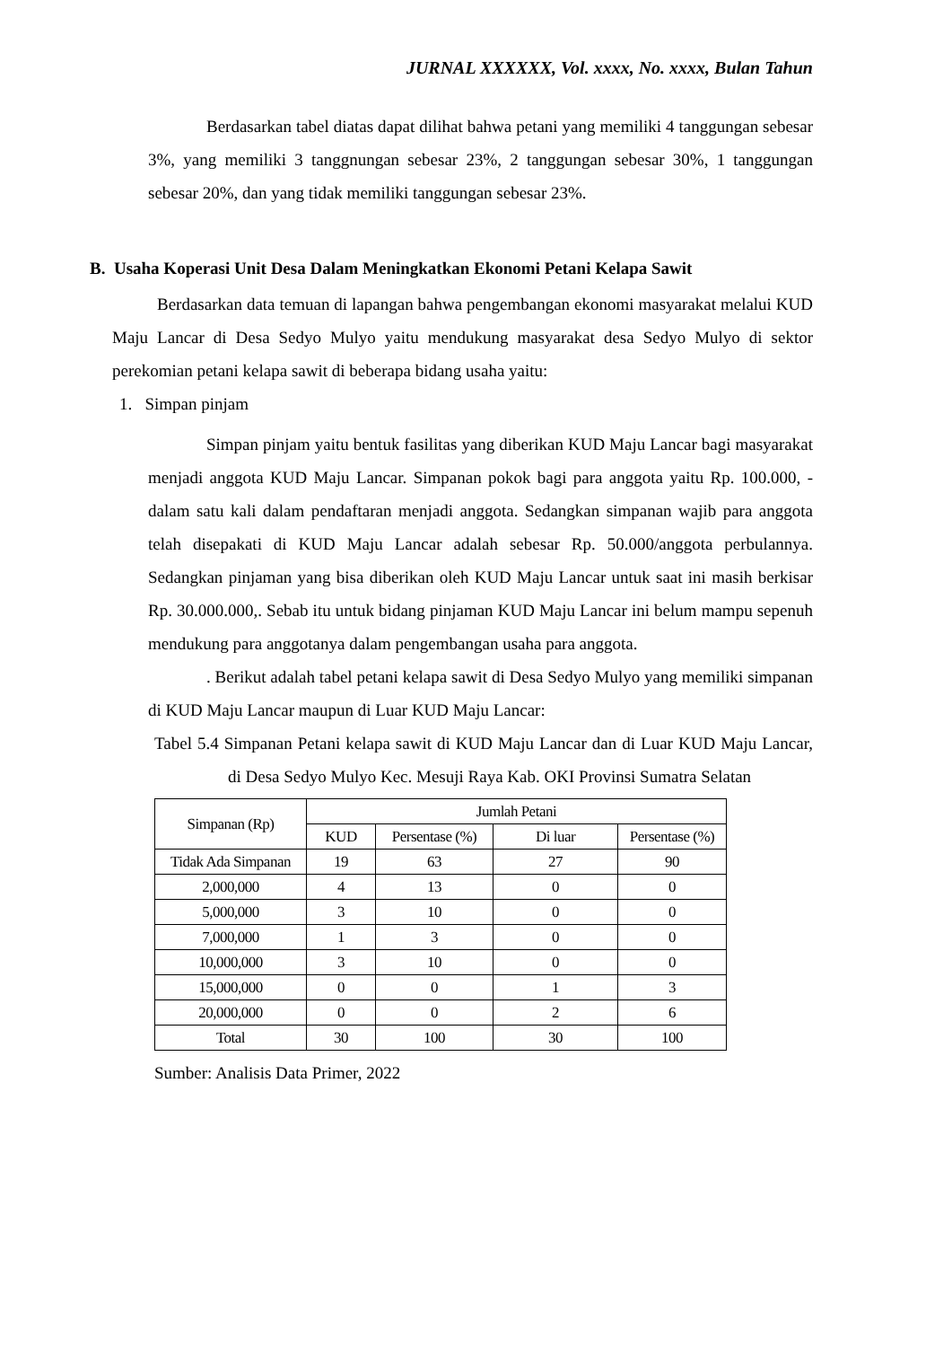JURNAL XXXXXX, Vol. xxxx, No. xxxx, Bulan Tahun
Berdasarkan tabel diatas dapat dilihat bahwa petani yang memiliki 4 tanggungan sebesar 3%, yang memiliki 3 tanggnungan sebesar 23%, 2 tanggungan sebesar 30%, 1 tanggungan sebesar 20%, dan yang tidak memiliki tanggungan sebesar 23%.
B. Usaha Koperasi Unit Desa Dalam Meningkatkan Ekonomi Petani Kelapa Sawit
Berdasarkan data temuan di lapangan bahwa pengembangan ekonomi masyarakat melalui KUD Maju Lancar di Desa Sedyo Mulyo yaitu mendukung masyarakat desa Sedyo Mulyo di sektor perekomian petani kelapa sawit di beberapa bidang usaha yaitu:
1. Simpan pinjam
Simpan pinjam yaitu bentuk fasilitas yang diberikan KUD Maju Lancar bagi masyarakat menjadi anggota KUD Maju Lancar. Simpanan pokok bagi para anggota yaitu Rp. 100.000, - dalam satu kali dalam pendaftaran menjadi anggota. Sedangkan simpanan wajib para anggota telah disepakati di KUD Maju Lancar adalah sebesar Rp. 50.000/anggota perbulannya. Sedangkan pinjaman yang bisa diberikan oleh KUD Maju Lancar untuk saat ini masih berkisar Rp. 30.000.000,. Sebab itu untuk bidang pinjaman KUD Maju Lancar ini belum mampu sepenuh mendukung para anggotanya dalam pengembangan usaha para anggota.
. Berikut adalah tabel petani kelapa sawit di Desa Sedyo Mulyo yang memiliki simpanan di KUD Maju Lancar maupun di Luar KUD Maju Lancar:
Tabel 5.4 Simpanan Petani kelapa sawit di KUD Maju Lancar dan di Luar KUD Maju Lancar, di Desa Sedyo Mulyo Kec. Mesuji Raya Kab. OKI Provinsi Sumatra Selatan
| Simpanan (Rp) | Jumlah Petani | | | |
| --- | --- | --- | --- | --- |
| | KUD | Persentase (%) | Di luar | Persentase (%) |
| Tidak Ada Simpanan | 19 | 63 | 27 | 90 |
| 2,000,000 | 4 | 13 | 0 | 0 |
| 5,000,000 | 3 | 10 | 0 | 0 |
| 7,000,000 | 1 | 3 | 0 | 0 |
| 10,000,000 | 3 | 10 | 0 | 0 |
| 15,000,000 | 0 | 0 | 1 | 3 |
| 20,000,000 | 0 | 0 | 2 | 6 |
| Total | 30 | 100 | 30 | 100 |
Sumber: Analisis Data Primer, 2022